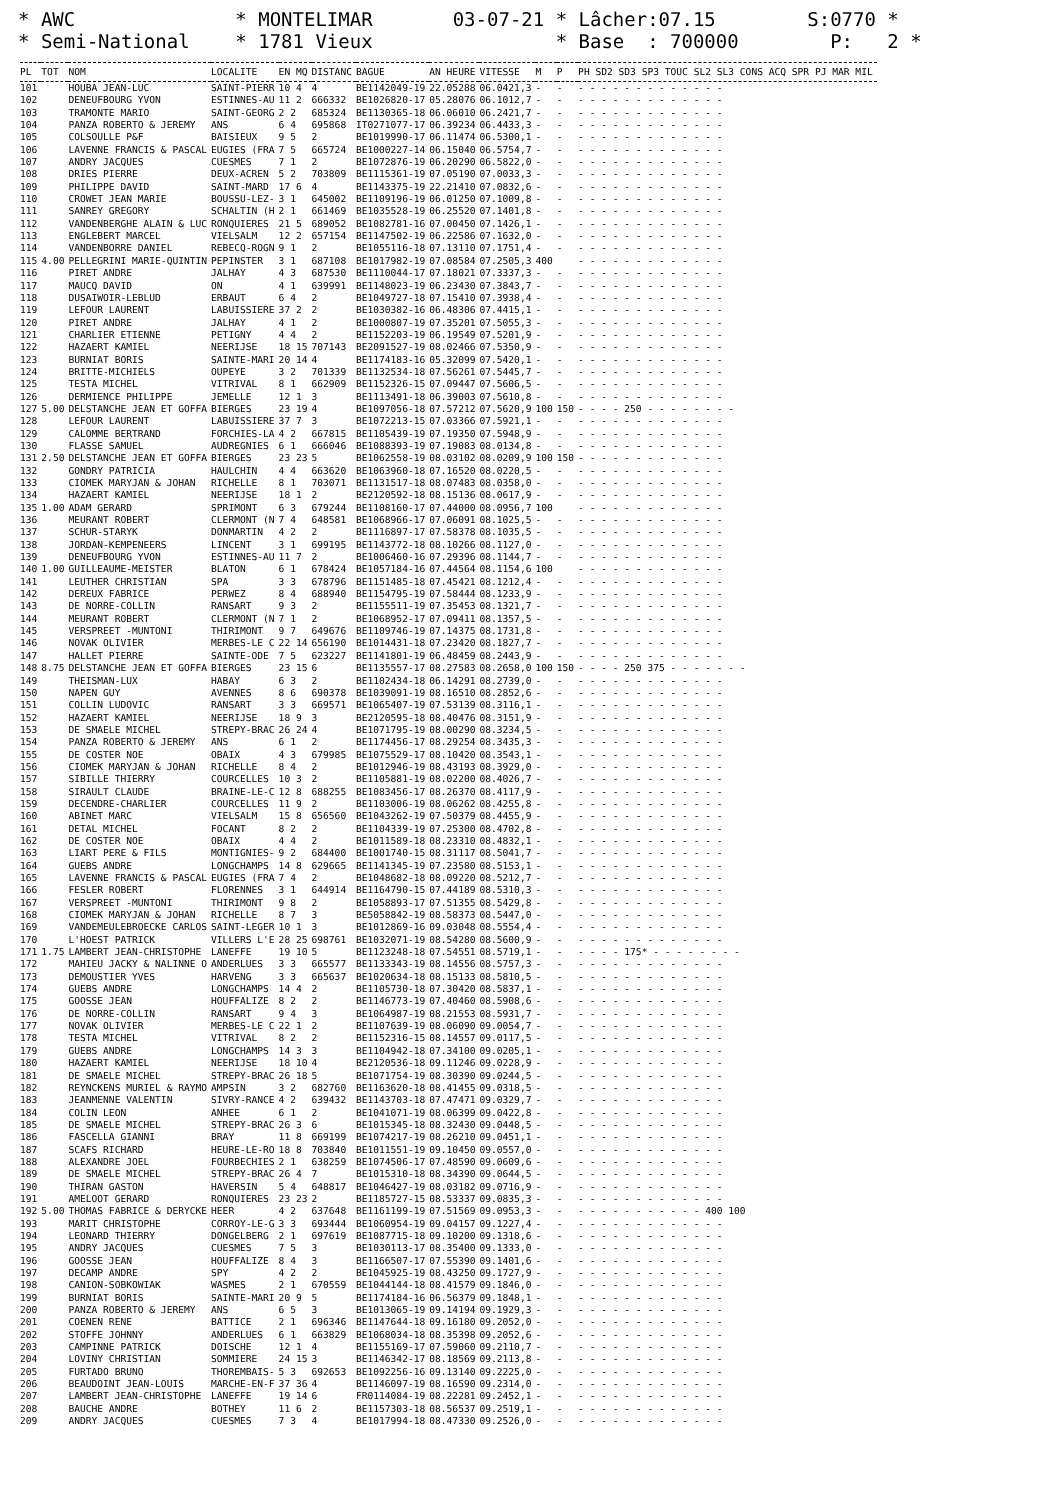* AWC * MONTELIMAR 03-07-21 * Lâcher:07.15 S:0770 * * Semi-National * 1781 Vieux * Base : 700000 P: 2 *
| PL | TOT | NOM | LOCALITE | EN MQ | DISTANC | BAGUE | AN HEURE | VITESSE | M | P | PH SD2 SD3 SP3 TOUC SL2 SL3 CONS ACQ SPR PJ MAR MIL |
| --- | --- | --- | --- | --- | --- | --- | --- | --- | --- | --- | --- |
| 101 | | HOUBA JEAN-LUC | SAINT-PIERR | 10 4 | 4 | BE1142049-19 | 22.05288 | 06.0421,3 | - | - | - - - - - - - - - - - - - |
| 102 | | DENEUFBOURG YVON | ESTINNES-AU | 11 2 | 666332 | BE1026820-17 | 05.28076 | 06.1012,7 | - | - | - - - - - - - - - - - - - |
| 103 | | TRAMONTE MARIO | SAINT-GEORG | 2 2 | 685324 | BE1130365-18 | 06.06010 | 06.2421,7 | - | - | - - - - - - - - - - - - - |
| 104 | | PANZA ROBERTO & JEREMY | ANS | 6 4 | 695868 | IT0271077-17 | 06.39234 | 06.4433,3 | - | - | - - - - - - - - - - - - - |
| 105 | | COLSOULLE P&F | BAISIEUX | 9 5 | 2 | BE1019990-17 | 06.11474 | 06.5300,1 | - | - | - - - - - - - - - - - - - |
| 106 | | LAVENNE FRANCIS & PASCAL | EUGIES (FRA | 7 5 | 665724 | BE1000227-14 | 06.15040 | 06.5754,7 | - | - | - - - - - - - - - - - - - |
| 107 | | ANDRY JACQUES | CUESMES | 7 1 | 2 | BE1072876-19 | 06.20290 | 06.5822,0 | - | - | - - - - - - - - - - - - - |
| 108 | | DRIES PIERRE | DEUX-ACREN | 5 2 | 703809 | BE1115361-19 | 07.05190 | 07.0033,3 | - | - | - - - - - - - - - - - - - |
| 109 | | PHILIPPE DAVID | SAINT-MARD | 17 6 | 4 | BE1143375-19 | 22.21410 | 07.0832,6 | - | - | - - - - - - - - - - - - - |
| 110 | | CROWET JEAN MARIE | BOUSSU-LEZ- | 3 1 | 645002 | BE1109196-19 | 06.01250 | 07.1009,8 | - | - | - - - - - - - - - - - - - |
| 111 | | SANREY GREGORY | SCHALTIN (H | 2 1 | 661469 | BE1035528-19 | 06.25520 | 07.1401,8 | - | - | - - - - - - - - - - - - - |
| 112 | | VANDENBERGHE ALAIN & LUC | RONQUIERES | 21 5 | 689052 | BE1082781-16 | 07.00450 | 07.1426,1 | - | - | - - - - - - - - - - - - - |
| 113 | | ENGLEBERT MARCEL | VIELSALM | 12 2 | 657154 | BE1147502-19 | 06.22586 | 07.1632,0 | - | - | - - - - - - - - - - - - - |
| 114 | | VANDENBORRE DANIEL | REBECQ-ROGN | 9 1 | 2 | BE1055116-18 | 07.13110 | 07.1751,4 | - | - | - - - - - - - - - - - - - |
| 115 | 4.00 | PELLEGRINI MARIE-QUINTIN | PEPINSTER | 3 1 | 687108 | BE1017982-19 | 07.08584 | 07.2505,3 | 400 | | - - - - - - - - - - - - - |
| 116 | | PIRET ANDRE | JALHAY | 4 3 | 687530 | BE1110044-17 | 07.18021 | 07.3337,3 | - | - | - - - - - - - - - - - - - |
| 117 | | MAUCQ DAVID | ON | 4 1 | 639991 | BE1148023-19 | 06.23430 | 07.3843,7 | - | - | - - - - - - - - - - - - - |
| 118 | | DUSAIWOIR-LEBLUD | ERBAUT | 6 4 | 2 | BE1049727-18 | 07.15410 | 07.3938,4 | - | - | - - - - - - - - - - - - - |
| 119 | | LEFOUR LAURENT | LABUISSIERE | 37 2 | 2 | BE1030382-16 | 06.48306 | 07.4415,1 | - | - | - - - - - - - - - - - - - |
| 120 | | PIRET ANDRE | JALHAY | 4 1 | 2 | BE1000807-19 | 07.35201 | 07.5055,3 | - | - | - - - - - - - - - - - - - |
| 121 | | CHARLIER ETIENNE | PETIGNY | 4 4 | 2 | BE1152203-19 | 06.19549 | 07.5201,9 | - | - | - - - - - - - - - - - - - |
| 122 | | HAZAERT KAMIEL | NEERIJSE | 18 15 | 707143 | BE2091527-19 | 08.02466 | 07.5350,9 | - | - | - - - - - - - - - - - - - |
| 123 | | BURNIAT BORIS | SAINTE-MARI | 20 14 | 4 | BE1174183-16 | 05.32099 | 07.5420,1 | - | - | - - - - - - - - - - - - - |
| 124 | | BRITTE-MICHIELS | OUPEYE | 3 2 | 701339 | BE1132534-18 | 07.56261 | 07.5445,7 | - | - | - - - - - - - - - - - - - |
| 125 | | TESTA MICHEL | VITRIVAL | 8 1 | 662909 | BE1152326-15 | 07.09447 | 07.5606,5 | - | - | - - - - - - - - - - - - - |
| 126 | | DERMIENCE PHILIPPE | JEMELLE | 12 1 | 3 | BE1113491-18 | 06.39003 | 07.5610,8 | - | - | - - - - - - - - - - - - - |
| 127 | 5.00 | DELSTANCHE JEAN ET GOFFA | BIERGES | 23 19 | 4 | BE1097056-18 | 07.57212 | 07.5620,9 | 100 | 150 | - - - - 250 - - - - - - - - |
| 128 | | LEFOUR LAURENT | LABUISSIERE | 37 7 | 3 | BE1072213-15 | 07.03366 | 07.5921,1 | - | - | - - - - - - - - - - - - - |
| 129 | | CALOMME BERTRAND | FORCHIES-LA | 4 2 | 667815 | BE1105439-19 | 07.19350 | 07.5948,9 | - | - | - - - - - - - - - - - - - |
| 130 | | FLASSE SAMUEL | AUDREGNIES | 6 1 | 666046 | BE1088393-19 | 07.19083 | 08.0134,8 | - | - | - - - - - - - - - - - - - |
| 131 | 2.50 | DELSTANCHE JEAN ET GOFFA | BIERGES | 23 23 | 5 | BE1062558-19 | 08.03102 | 08.0209,9 | 100 | 150 | - - - - - - - - - - - - - |
| 132 | | GONDRY PATRICIA | HAULCHIN | 4 4 | 663620 | BE1063960-18 | 07.16520 | 08.0220,5 | - | - | - - - - - - - - - - - - - |
| 133 | | CIOMEK MARYJAN & JOHAN | RICHELLE | 8 1 | 703071 | BE1131517-18 | 08.07483 | 08.0358,0 | - | - | - - - - - - - - - - - - - |
| 134 | | HAZAERT KAMIEL | NEERIJSE | 18 1 | 2 | BE2120592-18 | 08.15136 | 08.0617,9 | - | - | - - - - - - - - - - - - - |
| 135 | 1.00 | ADAM GERARD | SPRIMONT | 6 3 | 679244 | BE1108160-17 | 07.44000 | 08.0956,7 | 100 | | - - - - - - - - - - - - - |
| 136 | | MEURANT ROBERT | CLERMONT (N | 7 4 | 648581 | BE1068966-17 | 07.06091 | 08.1025,5 | - | - | - - - - - - - - - - - - - |
| 137 | | SCHUR-STARYK | DONMARTIN | 4 2 | 2 | BE1116897-17 | 07.58378 | 08.1035,5 | - | - | - - - - - - - - - - - - - |
| 138 | | JORDAN-KEMPENEERS | LINCENT | 3 1 | 699195 | BE1143772-18 | 08.10266 | 08.1127,0 | - | - | - - - - - - - - - - - - - |
| 139 | | DENEUFBOURG YVON | ESTINNES-AU | 11 7 | 2 | BE1006460-16 | 07.29396 | 08.1144,7 | - | - | - - - - - - - - - - - - - |
| 140 | 1.00 | GUILLEAUME-MEISTER | BLATON | 6 1 | 678424 | BE1057184-16 | 07.44564 | 08.1154,6 | 100 | | - - - - - - - - - - - - - |
| 141 | | LEUTHER CHRISTIAN | SPA | 3 3 | 678796 | BE1151485-18 | 07.45421 | 08.1212,4 | - | - | - - - - - - - - - - - - - |
| 142 | | DEREUX FABRICE | PERWEZ | 8 4 | 688940 | BE1154795-19 | 07.58444 | 08.1233,9 | - | - | - - - - - - - - - - - - - |
| 143 | | DE NORRE-COLLIN | RANSART | 9 3 | 2 | BE1155511-19 | 07.35453 | 08.1321,7 | - | - | - - - - - - - - - - - - - |
| 144 | | MEURANT ROBERT | CLERMONT (N | 7 1 | 2 | BE1068952-17 | 07.09411 | 08.1357,5 | - | - | - - - - - - - - - - - - - |
| 145 | | VERSPREET -MUNTONI | THIRIMONT | 9 7 | 649676 | BE1109746-19 | 07.14375 | 08.1731,8 | - | - | - - - - - - - - - - - - - |
| 146 | | NOVAK OLIVIER | MERBES-LE C | 22 14 | 656190 | BE1014431-18 | 07.23420 | 08.1827,7 | - | - | - - - - - - - - - - - - - |
| 147 | | HALLET PIERRE | SAINTE-ODE | 7 5 | 623227 | BE1141801-19 | 06.48459 | 08.2443,9 | - | - | - - - - - - - - - - - - - |
| 148 | 8.75 | DELSTANCHE JEAN ET GOFFA | BIERGES | 23 15 | 6 | BE1135557-17 | 08.27583 | 08.2658,0 | 100 | 150 | - - - - 250 375 - - - - - - - |
| 149 | | THEISMAN-LUX | HABAY | 6 3 | 2 | BE1102434-18 | 06.14291 | 08.2739,0 | - | - | - - - - - - - - - - - - - |
| 150 | | NAPEN GUY | AVENNES | 8 6 | 690378 | BE1039091-19 | 08.16510 | 08.2852,6 | - | - | - - - - - - - - - - - - - |
| 151 | | COLLIN LUDOVIC | RANSART | 3 3 | 669571 | BE1065407-19 | 07.53139 | 08.3116,1 | - | - | - - - - - - - - - - - - - |
| 152 | | HAZAERT KAMIEL | NEERIJSE | 18 9 | 3 | BE2120595-18 | 08.40476 | 08.3151,9 | - | - | - - - - - - - - - - - - - |
| 153 | | DE SMAELE MICHEL | STREPY-BRAC | 26 24 | 4 | BE1071795-19 | 08.00290 | 08.3234,5 | - | - | - - - - - - - - - - - - - |
| 154 | | PANZA ROBERTO & JEREMY | ANS | 6 1 | 2 | BE1174456-17 | 08.29254 | 08.3435,3 | - | - | - - - - - - - - - - - - - |
| 155 | | DE COSTER NOE | OBAIX | 4 3 | 679985 | BE1075529-17 | 08.10420 | 08.3543,1 | - | - | - - - - - - - - - - - - - |
| 156 | | CIOMEK MARYJAN & JOHAN | RICHELLE | 8 4 | 2 | BE1012946-19 | 08.43193 | 08.3929,0 | - | - | - - - - - - - - - - - - - |
| 157 | | SIBILLE THIERRY | COURCELLES | 10 3 | 2 | BE1105881-19 | 08.02200 | 08.4026,7 | - | - | - - - - - - - - - - - - - |
| 158 | | SIRAULT CLAUDE | BRAINE-LE-C | 12 8 | 688255 | BE1083456-17 | 08.26370 | 08.4117,9 | - | - | - - - - - - - - - - - - - |
| 159 | | DECENDRE-CHARLIER | COURCELLES | 11 9 | 2 | BE1103006-19 | 08.06262 | 08.4255,8 | - | - | - - - - - - - - - - - - - |
| 160 | | ABINET MARC | VIELSALM | 15 8 | 656560 | BE1043262-19 | 07.50379 | 08.4455,9 | - | - | - - - - - - - - - - - - - |
| 161 | | DETAL MICHEL | FOCANT | 8 2 | 2 | BE1104339-19 | 07.25300 | 08.4702,8 | - | - | - - - - - - - - - - - - - |
| 162 | | DE COSTER NOE | OBAIX | 4 4 | 2 | BE1011589-18 | 08.23310 | 08.4832,1 | - | - | - - - - - - - - - - - - - |
| 163 | | LIART PERE & FILS | MONTIGNIES- | 9 2 | 684400 | BE1001740-15 | 08.31117 | 08.5041,7 | - | - | - - - - - - - - - - - - - |
| 164 | | GUEBS ANDRE | LONGCHAMPS | 14 8 | 629665 | BE1141345-19 | 07.23580 | 08.5153,1 | - | - | - - - - - - - - - - - - - |
| 165 | | LAVENNE FRANCIS & PASCAL | EUGIES (FRA | 7 4 | 2 | BE1048682-18 | 08.09220 | 08.5212,7 | - | - | - - - - - - - - - - - - - |
| 166 | | FESLER ROBERT | FLORENNES | 3 1 | 644914 | BE1164790-15 | 07.44189 | 08.5310,3 | - | - | - - - - - - - - - - - - - |
| 167 | | VERSPREET -MUNTONI | THIRIMONT | 9 8 | 2 | BE1058893-17 | 07.51355 | 08.5429,8 | - | - | - - - - - - - - - - - - - |
| 168 | | CIOMEK MARYJAN & JOHAN | RICHELLE | 8 7 | 3 | BE5058842-19 | 08.58373 | 08.5447,0 | - | - | - - - - - - - - - - - - - |
| 169 | | VANDEMEULEBROECKE CARLOS | SAINT-LEGER | 10 1 | 3 | BE1012869-16 | 09.03048 | 08.5554,4 | - | - | - - - - - - - - - - - - - |
| 170 | | L'HOEST PATRICK | VILLERS L'E | 28 25 | 698761 | BE1032071-19 | 08.54280 | 08.5600,9 | - | - | - - - - - - - - - - - - - |
| 171 | 1.75 | LAMBERT JEAN-CHRISTOPHE | LANEFFE | 19 10 | 5 | BE1123248-18 | 07.54551 | 08.5719,1 | - | - | - - - - 175* - - - - - - - - |
| 172 | | MAHIEU JACKY & NALINNE O | ANDERLUES | 3 3 | 665577 | BE1133343-19 | 08.14556 | 08.5757,3 | - | - | - - - - - - - - - - - - - |
| 173 | | DEMOUSTIER YVES | HARVENG | 3 3 | 665637 | BE1020634-18 | 08.15133 | 08.5810,5 | - | - | - - - - - - - - - - - - - |
| 174 | | GUEBS ANDRE | LONGCHAMPS | 14 4 | 2 | BE1105730-18 | 07.30420 | 08.5837,1 | - | - | - - - - - - - - - - - - - |
| 175 | | GOOSSE JEAN | HOUFFALIZE | 8 2 | 2 | BE1146773-19 | 07.40460 | 08.5908,6 | - | - | - - - - - - - - - - - - - |
| 176 | | DE NORRE-COLLIN | RANSART | 9 4 | 3 | BE1064987-19 | 08.21553 | 08.5931,7 | - | - | - - - - - - - - - - - - - |
| 177 | | NOVAK OLIVIER | MERBES-LE C | 22 1 | 2 | BE1107639-19 | 08.06090 | 09.0054,7 | - | - | - - - - - - - - - - - - - |
| 178 | | TESTA MICHEL | VITRIVAL | 8 2 | 2 | BE1152316-15 | 08.14557 | 09.0117,5 | - | - | - - - - - - - - - - - - - |
| 179 | | GUEBS ANDRE | LONGCHAMPS | 14 3 | 3 | BE1104942-18 | 07.34100 | 09.0205,1 | - | - | - - - - - - - - - - - - - |
| 180 | | HAZAERT KAMIEL | NEERIJSE | 18 10 | 4 | BE2120536-18 | 09.11246 | 09.0228,9 | - | - | - - - - - - - - - - - - - |
| 181 | | DE SMAELE MICHEL | STREPY-BRAC | 26 18 | 5 | BE1071754-19 | 08.30390 | 09.0244,5 | - | - | - - - - - - - - - - - - - |
| 182 | | REYNCKENS MURIEL & RAYMO | AMPSIN | 3 2 | 682760 | BE1163620-18 | 08.41455 | 09.0318,5 | - | - | - - - - - - - - - - - - - |
| 183 | | JEANMENNE VALENTIN | SIVRY-RANCE | 4 2 | 639432 | BE1143703-18 | 07.47471 | 09.0329,7 | - | - | - - - - - - - - - - - - - |
| 184 | | COLIN LEON | ANHEE | 6 1 | 2 | BE1041071-19 | 08.06399 | 09.0422,8 | - | - | - - - - - - - - - - - - - |
| 185 | | DE SMAELE MICHEL | STREPY-BRAC | 26 3 | 6 | BE1015345-18 | 08.32430 | 09.0448,5 | - | - | - - - - - - - - - - - - - |
| 186 | | FASCELLA GIANNI | BRAY | 11 8 | 669199 | BE1074217-19 | 08.26210 | 09.0451,1 | - | - | - - - - - - - - - - - - - |
| 187 | | SCAFS RICHARD | HEURE-LE-RO | 18 8 | 703840 | BE1011551-19 | 09.10450 | 09.0557,0 | - | - | - - - - - - - - - - - - - |
| 188 | | ALEXANDRE JOEL | FOURBECHIES | 2 1 | 638259 | BE1074506-17 | 07.48590 | 09.0609,6 | - | - | - - - - - - - - - - - - - |
| 189 | | DE SMAELE MICHEL | STREPY-BRAC | 26 4 | 7 | BE1015310-18 | 08.34390 | 09.0644,5 | - | - | - - - - - - - - - - - - - |
| 190 | | THIRAN GASTON | HAVERSIN | 5 4 | 648817 | BE1046427-19 | 08.03182 | 09.0716,9 | - | - | - - - - - - - - - - - - - |
| 191 | | AMELOOT GERARD | RONQUIERES | 23 23 | 2 | BE1185727-15 | 08.53337 | 09.0835,3 | - | - | - - - - - - - - - - - - - |
| 192 | 5.00 | THOMAS FABRICE & DERYCKE | HEER | 4 2 | 637648 | BE1161199-19 | 07.51569 | 09.0953,3 | - | - | - - - - - - - - - - - 400 100 |
| 193 | | MARIT CHRISTOPHE | CORROY-LE-G | 3 3 | 693444 | BE1060954-19 | 09.04157 | 09.1227,4 | - | - | - - - - - - - - - - - - - |
| 194 | | LEONARD THIERRY | DONGELBERG | 2 1 | 697619 | BE1087715-18 | 09.10200 | 09.1318,6 | - | - | - - - - - - - - - - - - - |
| 195 | | ANDRY JACQUES | CUESMES | 7 5 | 3 | BE1030113-17 | 08.35400 | 09.1333,0 | - | - | - - - - - - - - - - - - - |
| 196 | | GOOSSE JEAN | HOUFFALIZE | 8 4 | 3 | BE1166507-17 | 07.55390 | 09.1401,6 | - | - | - - - - - - - - - - - - - |
| 197 | | DECAMP ANDRE | SPY | 4 2 | 2 | BE1045925-19 | 08.43250 | 09.1727,9 | - | - | - - - - - - - - - - - - - |
| 198 | | CANION-SOBKOWIAK | WASMES | 2 1 | 670559 | BE1044144-18 | 08.41579 | 09.1846,0 | - | - | - - - - - - - - - - - - - |
| 199 | | BURNIAT BORIS | SAINTE-MARI | 20 9 | 5 | BE1174184-16 | 06.56379 | 09.1848,1 | - | - | - - - - - - - - - - - - - |
| 200 | | PANZA ROBERTO & JEREMY | ANS | 6 5 | 3 | BE1013065-19 | 09.14194 | 09.1929,3 | - | - | - - - - - - - - - - - - - |
| 201 | | COENEN RENE | BATTICE | 2 1 | 696346 | BE1147644-18 | 09.16180 | 09.2052,0 | - | - | - - - - - - - - - - - - - |
| 202 | | STOFFE JOHNNY | ANDERLUES | 6 1 | 663829 | BE1068034-18 | 08.35398 | 09.2052,6 | - | - | - - - - - - - - - - - - - |
| 203 | | CAMPINNE PATRICK | DOISCHE | 12 1 | 4 | BE1155169-17 | 07.59060 | 09.2110,7 | - | - | - - - - - - - - - - - - - |
| 204 | | LOVINY CHRISTIAN | SOMMIERE | 24 15 | 3 | BE1146342-17 | 08.18569 | 09.2113,8 | - | - | - - - - - - - - - - - - - |
| 205 | | FURTADO BRUNO | THOREMBAIS- | 5 3 | 692653 | BE1092256-16 | 09.13140 | 09.2225,0 | - | - | - - - - - - - - - - - - - |
| 206 | | BEAUDOINT JEAN-LOUIS | MARCHE-EN-F | 37 36 | 4 | BE1146097-19 | 08.16590 | 09.2314,0 | - | - | - - - - - - - - - - - - - |
| 207 | | LAMBERT JEAN-CHRISTOPHE | LANEFFE | 19 14 | 6 | FR0114084-19 | 08.22281 | 09.2452,1 | - | - | - - - - - - - - - - - - - |
| 208 | | BAUCHE ANDRE | BOTHEY | 11 6 | 2 | BE1157303-18 | 08.56537 | 09.2519,1 | - | - | - - - - - - - - - - - - - |
| 209 | | ANDRY JACQUES | CUESMES | 7 3 | 4 | BE1017994-18 | 08.47330 | 09.2526,0 | - | - | - - - - - - - - - - - - - |